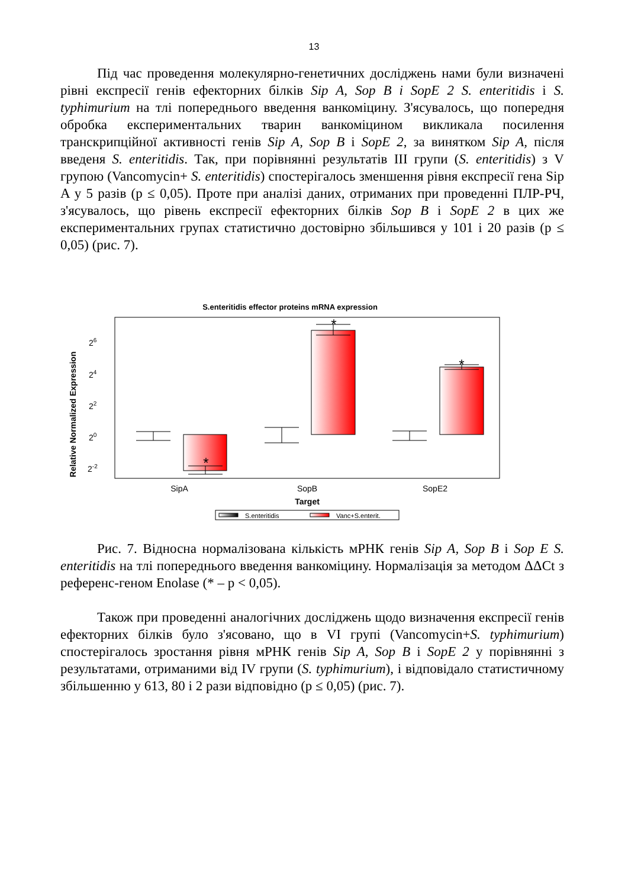13
Під час проведення молекулярно-генетичних досліджень нами були визначені рівні експресії генів ефекторних білків Sip A, Sop B і SopE 2 S. enteritidis і S. typhimurium на тлі попереднього введення ванкоміцину. З'ясувалось, що попередня обробка експериментальних тварин ванкоміцином викликала посилення транскрипційної активності генів Sip A, Sop B і SopE 2, за винятком Sip A, після введеня S. enteritidis. Так, при порівнянні результатів III групи (S. enteritidis) з V групою (Vancomycin+ S. enteritidis) спостерігалось зменшення рівня експресії гена Sip A у 5 разів (p ≤ 0,05). Проте при аналізі даних, отриманих при проведенні ПЛР-РЧ, з'ясувалось, що рівень експресії ефекторних білків Sop B і SopE 2 в цих же експериментальних групах статистично достовірно збільшився у 101 і 20 разів (p ≤ 0,05) (рис. 7).
S.enteritidis effector proteins mRNA expression
Relative Normalized Expression
26
24
22
20
2-2
*
*
*
SipA
SopB
SopE2
Target
S.enteritidis
Vanc+S.enterit.
Рис. 7. Відносна нормалізована кількість мРНК генів Sip A, Sop B і Sop E S. enteritidis на тлі попереднього введення ванкоміцину. Нормалізація за методом ΔΔCt з референс-геном Enolase (* – p < 0,05).
Також при проведенні аналогічних досліджень щодо визначення експресії генів ефекторних білків було з'ясовано, що в VI групі (Vancomycin+S. typhimurium) спостерігалось зростання рівня мРНК генів Sip A, Sop B і SopE 2 у порівнянні з результатами, отриманими від IV групи (S. typhimurium), і відповідало статистичному збільшенню у 613, 80 і 2 рази відповідно (p ≤ 0,05) (рис. 7).